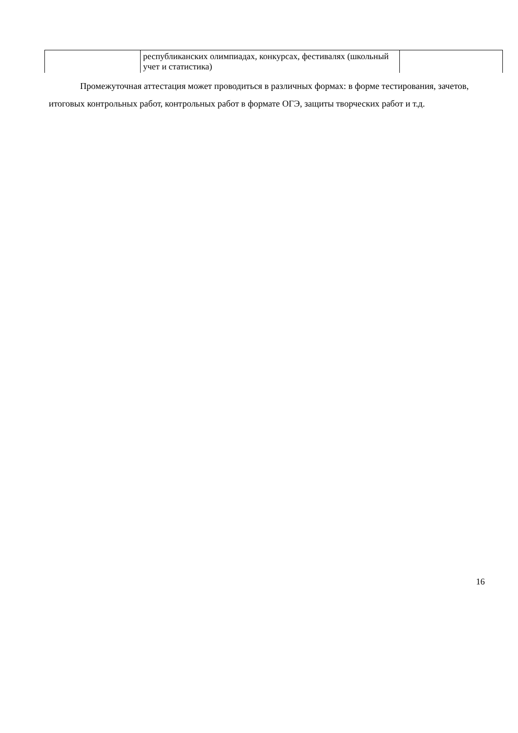| | республиканских олимпиадах, конкурсах, фестивалях (школьный учет и статистика) | |
Промежуточная аттестация может проводиться в различных формах: в форме тестирования, зачетов, итоговых контрольных работ, контрольных работ в формате ОГЭ, защиты творческих работ и т.д.
16